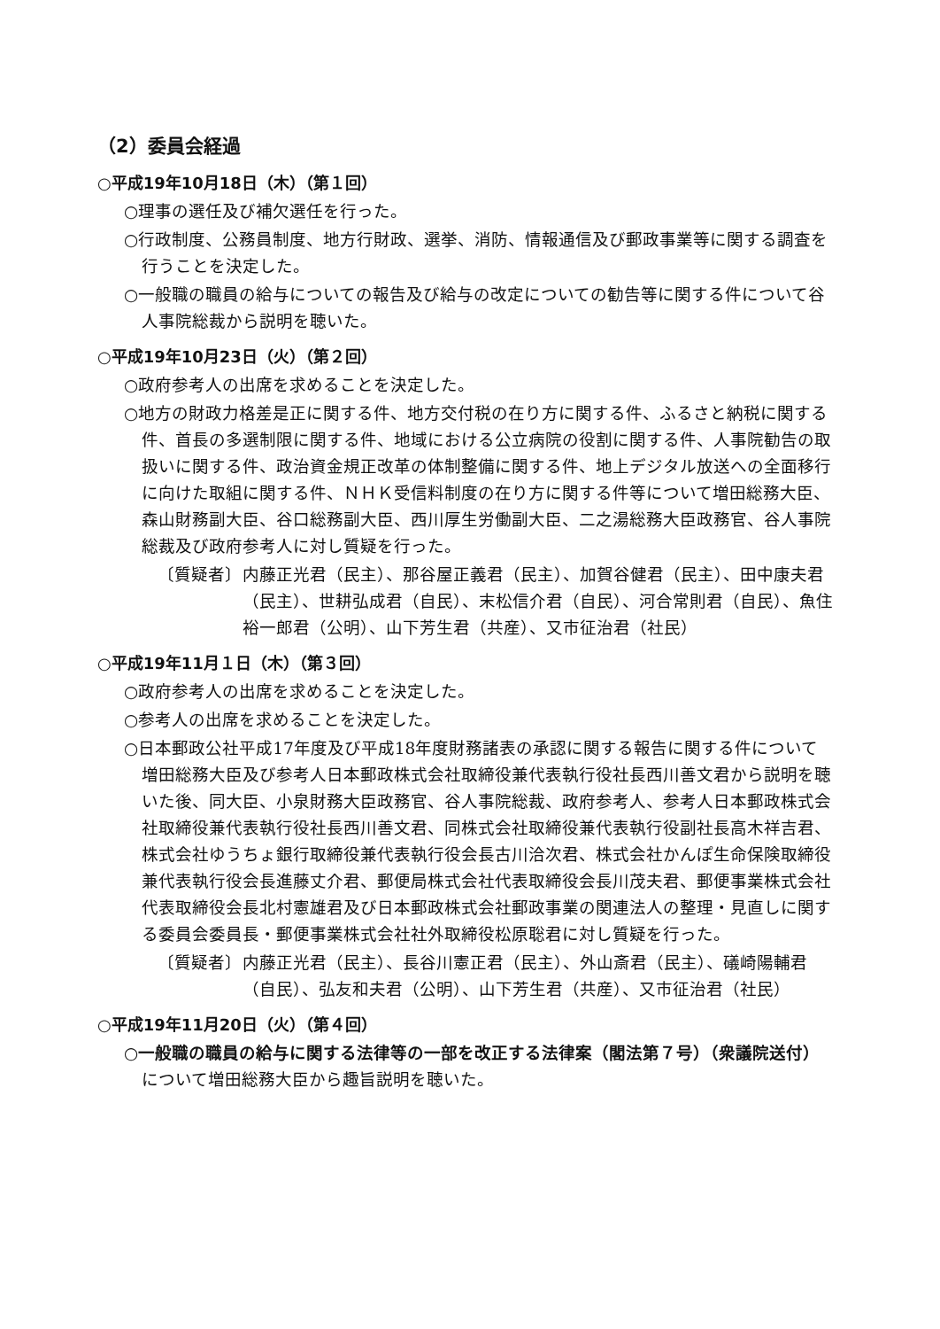（2）委員会経過
○平成19年10月18日（木）（第１回）
○理事の選任及び補欠選任を行った。
○行政制度、公務員制度、地方行財政、選挙、消防、情報通信及び郵政事業等に関する調査を行うことを決定した。
○一般職の職員の給与についての報告及び給与の改定についての勧告等に関する件について谷人事院総裁から説明を聴いた。
○平成19年10月23日（火）（第２回）
○政府参考人の出席を求めることを決定した。
○地方の財政力格差是正に関する件、地方交付税の在り方に関する件、ふるさと納税に関する件、首長の多選制限に関する件、地域における公立病院の役割に関する件、人事院勧告の取扱いに関する件、政治資金規正改革の体制整備に関する件、地上デジタル放送への全面移行に向けた取組に関する件、ＮＨＫ受信料制度の在り方に関する件等について増田総務大臣、森山財務副大臣、谷口総務副大臣、西川厚生労働副大臣、二之湯総務大臣政務官、谷人事院総裁及び政府参考人に対し質疑を行った。
〔質疑者〕 内藤正光君（民主）、那谷屋正義君（民主）、加賀谷健君（民主）、田中康夫君（民主）、世耕弘成君（自民）、末松信介君（自民）、河合常則君（自民）、魚住裕一郎君（公明）、山下芳生君（共産）、又市征治君（社民）
○平成19年11月１日（木）（第３回）
○政府参考人の出席を求めることを決定した。
○参考人の出席を求めることを決定した。
○日本郵政公社平成17年度及び平成18年度財務諸表の承認に関する報告に関する件について増田総務大臣及び参考人日本郵政株式会社取締役兼代表執行役社長西川善文君から説明を聴いた後、同大臣、小泉財務大臣政務官、谷人事院総裁、政府参考人、参考人日本郵政株式会社取締役兼代表執行役社長西川善文君、同株式会社取締役兼代表執行役副社長高木祥吉君、株式会社ゆうちょ銀行取締役兼代表執行役会長古川洽次君、株式会社かんぽ生命保険取締役兼代表執行役会長進藤丈介君、郵便局株式会社代表取締役会長川茂夫君、郵便事業株式会社代表取締役会長北村憲雄君及び日本郵政株式会社郵政事業の関連法人の整理・見直しに関する委員会委員長・郵便事業株式会社社外取締役松原聡君に対し質疑を行った。
〔質疑者〕 内藤正光君（民主）、長谷川憲正君（民主）、外山斎君（民主）、礒崎陽輔君（自民）、弘友和夫君（公明）、山下芳生君（共産）、又市征治君（社民）
○平成19年11月20日（火）（第４回）
○一般職の職員の給与に関する法律等の一部を改正する法律案（閣法第７号）（衆議院送付）について増田総務大臣から趣旨説明を聴いた。